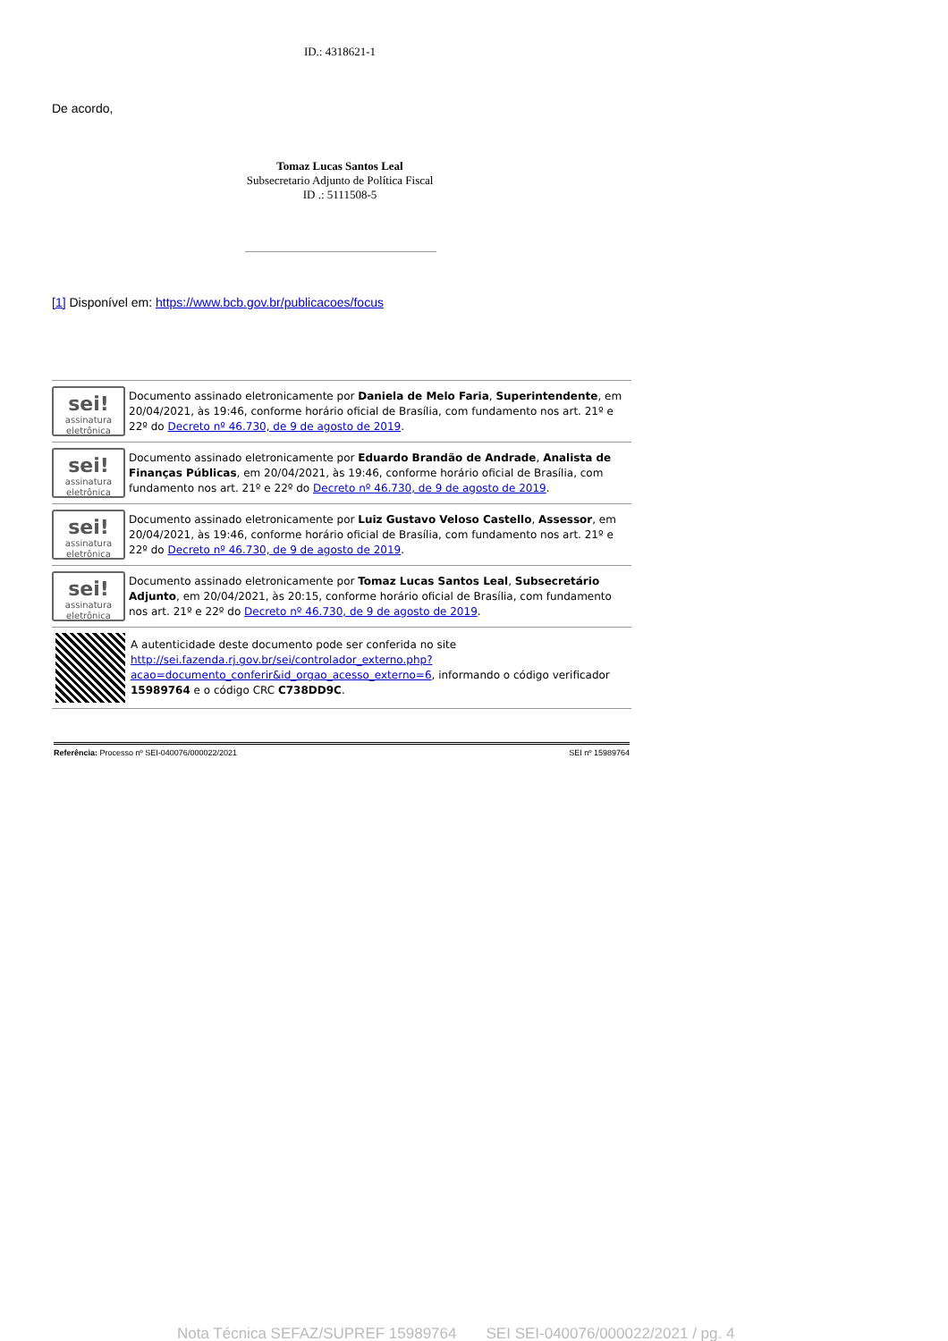ID.: 4318621-1
De acordo,
Tomaz Lucas Santos Leal
Subsecretario Adjunto de Política Fiscal
ID .: 5111508-5
[1] Disponível em: https://www.bcb.gov.br/publicacoes/focus
sei!
assinatura eletrônica
Documento assinado eletronicamente por Daniela de Melo Faria, Superintendente, em 20/04/2021, às 19:46, conforme horário oficial de Brasília, com fundamento nos art. 21º e 22º do Decreto nº 46.730, de 9 de agosto de 2019.
sei!
assinatura eletrônica
Documento assinado eletronicamente por Eduardo Brandão de Andrade, Analista de Finanças Públicas, em 20/04/2021, às 19:46, conforme horário oficial de Brasília, com fundamento nos art. 21º e 22º do Decreto nº 46.730, de 9 de agosto de 2019.
sei!
assinatura eletrônica
Documento assinado eletronicamente por Luiz Gustavo Veloso Castello, Assessor, em 20/04/2021, às 19:46, conforme horário oficial de Brasília, com fundamento nos art. 21º e 22º do Decreto nº 46.730, de 9 de agosto de 2019.
sei!
assinatura eletrônica
Documento assinado eletronicamente por Tomaz Lucas Santos Leal, Subsecretário Adjunto, em 20/04/2021, às 20:15, conforme horário oficial de Brasília, com fundamento nos art. 21º e 22º do Decreto nº 46.730, de 9 de agosto de 2019.
A autenticidade deste documento pode ser conferida no site http://sei.fazenda.rj.gov.br/sei/controlador_externo.php?acao=documento_conferir&id_orgao_acesso_externo=6, informando o código verificador 15989764 e o código CRC C738DD9C.
Referência: Processo nº SEI-040076/000022/2021 SEI nº 15989764
Nota Técnica SEFAZ/SUPREF 15989764 SEI SEI-040076/000022/2021 / pg. 4